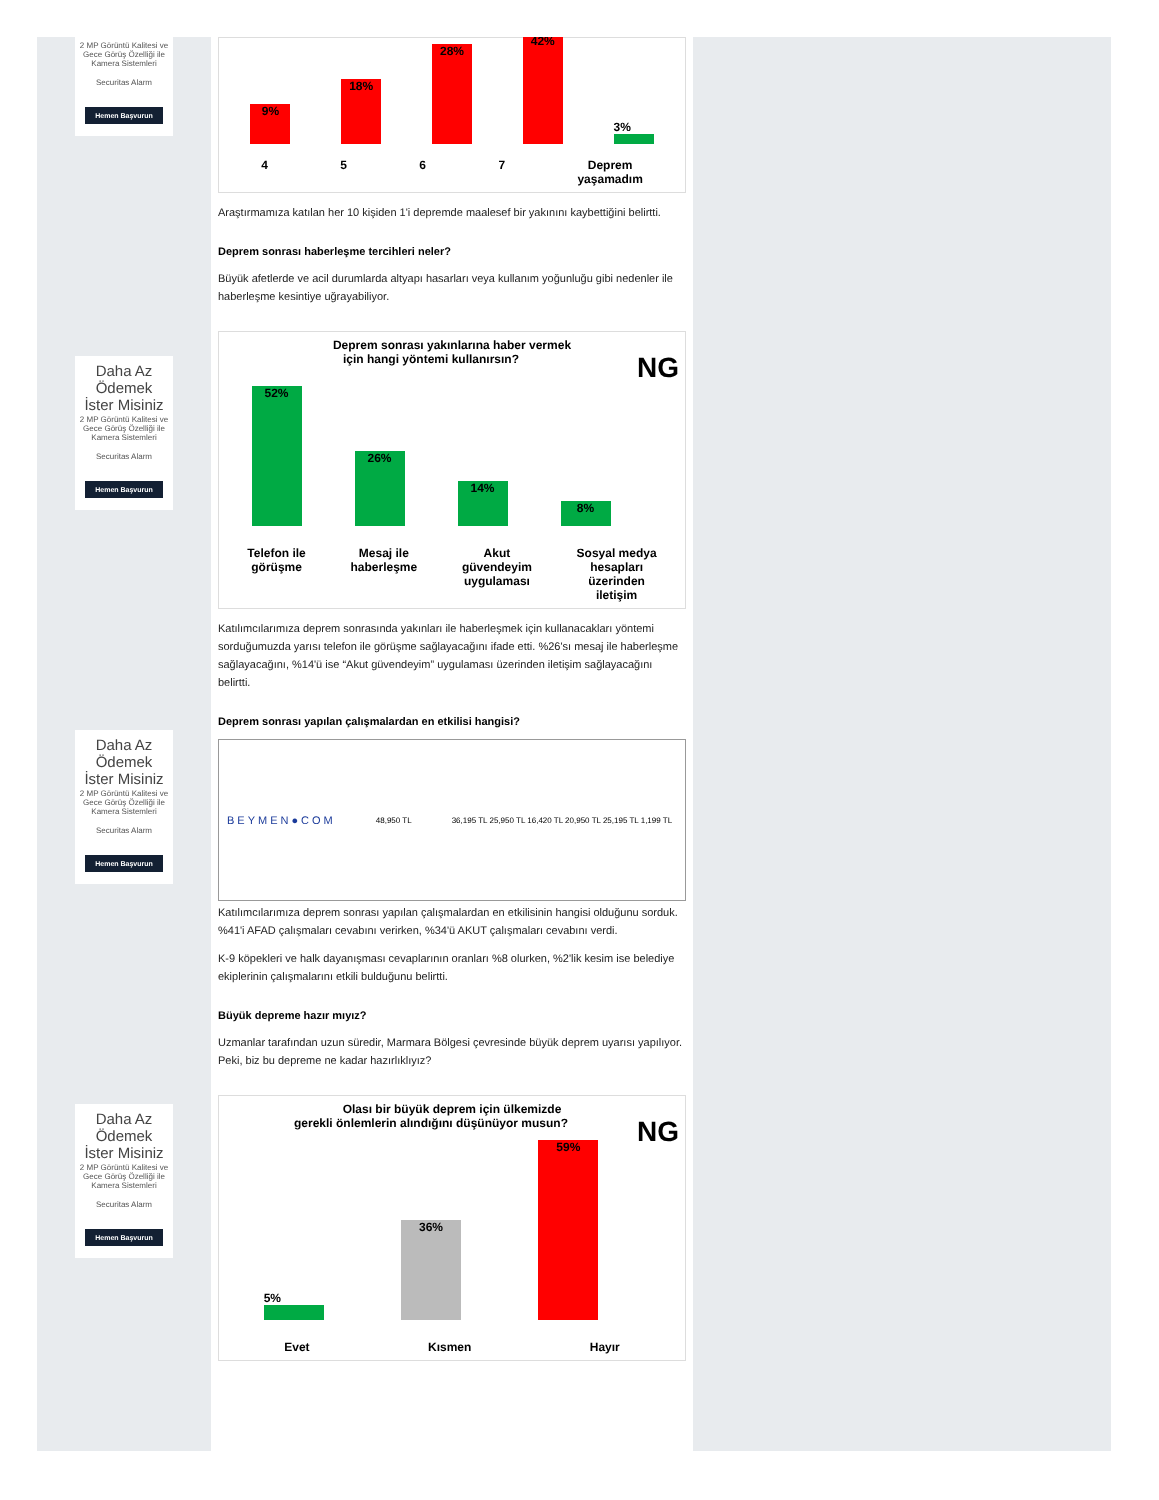2 MP Görüntü Kalitesi ve Gece Görüş Özelliği ile Kamera Sistemleri
Securitas Alarm
Hemen Başvurun
Daha Az Ödemek İster Misiniz
2 MP Görüntü Kalitesi ve Gece Görüş Özelliği ile Kamera Sistemleri
Securitas Alarm
Hemen Başvurun
Daha Az Ödemek İster Misiniz
2 MP Görüntü Kalitesi ve Gece Görüş Özelliği ile Kamera Sistemleri
Securitas Alarm
Hemen Başvurun
Daha Az Ödemek İster Misiniz
2 MP Görüntü Kalitesi ve Gece Görüş Özelliği ile Kamera Sistemleri
Securitas Alarm
Hemen Başvurun
9%
18%
28%
42%
3%
4 5 6 7 Deprem
yaşamadım
Araştırmamıza katılan her 10 kişiden 1'i depremde maalesef bir yakınını kaybettiğini belirtti.
Deprem sonrası haberleşme tercihleri neler?
Büyük afetlerde ve acil durumlarda altyapı hasarları veya kullanım yoğunluğu gibi nedenler ile haberleşme kesintiye uğrayabiliyor.
Deprem sonrası yakınlarına haber vermek
için hangi yöntemi kullanırsın? NG
52%
26%
14%
8%
Telefon ile
görüşme Mesaj ile
haberleşme Akut
güvendeyim
uygulaması Sosyal medya
hesapları
üzerinden
iletişim
Katılımcılarımıza deprem sonrasında yakınları ile haberleşmek için kullanacakları yöntemi sorduğumuzda yarısı telefon ile görüşme sağlayacağını ifade etti. %26'sı mesaj ile haberleşme sağlayacağını, %14'ü ise “Akut güvendeyim” uygulaması üzerinden iletişim sağlayacağını belirtti.
Deprem sonrası yapılan çalışmalardan en etkilisi hangisi?
BEYMEN●COM 48,950 TL 36,195 TL 25,950 TL 16,420 TL 20,950 TL 25,195 TL 1,199 TL
Katılımcılarımıza deprem sonrası yapılan çalışmalardan en etkilisinin hangisi olduğunu sorduk. %41'i AFAD çalışmaları cevabını verirken, %34'ü AKUT çalışmaları cevabını verdi.
K-9 köpekleri ve halk dayanışması cevaplarının oranları %8 olurken, %2'lik kesim ise belediye ekiplerinin çalışmalarını etkili bulduğunu belirtti.
Büyük depreme hazır mıyız?
Uzmanlar tarafından uzun süredir, Marmara Bölgesi çevresinde büyük deprem uyarısı yapılıyor. Peki, biz bu depreme ne kadar hazırlıklıyız?
Olası bir büyük deprem için ülkemizde
gerekli önlemlerin alındığını düşünüyor musun? NG
5%
36%
59%
Evet Kısmen Hayır